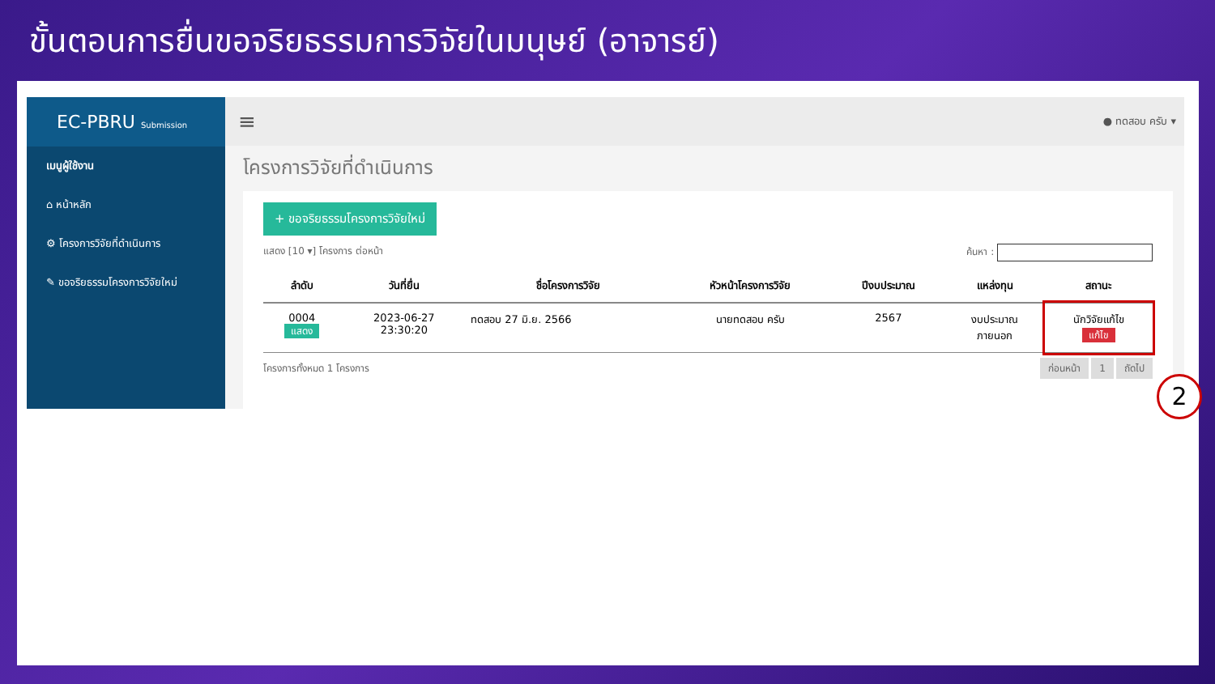ขั้นตอนการยื่นขอจริยธรรมการวิจัยในมนุษย์ (อาจารย์)
EC-PBRU Submission
เมนูผู้ใช้งาน
⌂ หน้าหลัก
⚙ โครงการวิจัยที่ดำเนินการ
✎ ขอจริยธรรมโครงการวิจัยใหม่
≡ ● ทดสอบ ครับ ▾
โครงการวิจัยที่ดำเนินการ
+ ขอจริยธรรมโครงการวิจัยใหม่
แสดง [10 ▾] โครงการ ต่อหน้า ค้นหา :
| ลำดับ | วันที่ยื่น | ชื่อโครงการวิจัย | หัวหน้าโครงการวิจัย | ปีงบประมาณ | แหล่งทุน | สถานะ |
| --- | --- | --- | --- | --- | --- | --- |
| 0004 แสดง | 2023-06-27 23:30:20 | ทดสอบ 27 มิ.ย. 2566 | นายทดสอบ ครับ | 2567 | งบประมาณ ภายนอก | นักวิจัยแก้ไข แก้ไข |
โครงการทั้งหมด 1 โครงการ ก่อนหน้า 1 ถัดไป
2